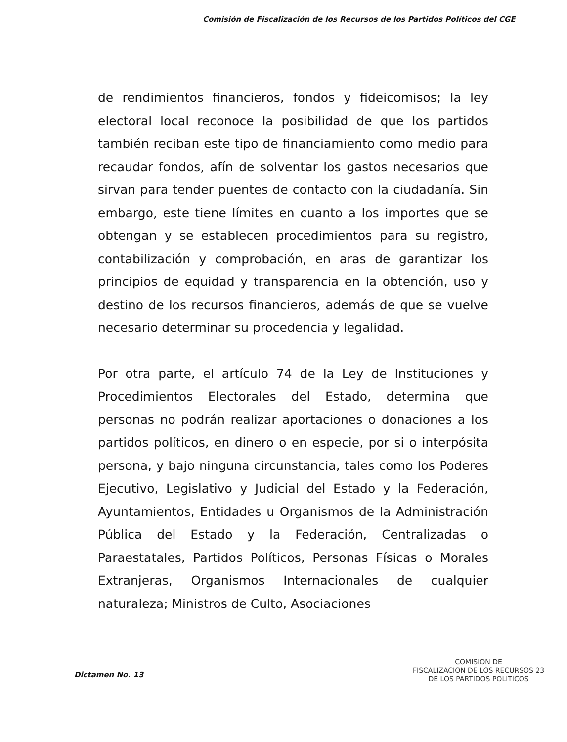Comisión de Fiscalización de los Recursos de los Partidos Políticos del CGE
de rendimientos financieros, fondos y fideicomisos; la ley electoral local reconoce la posibilidad de que los partidos también reciban este tipo de financiamiento como medio para recaudar fondos, afín de solventar los gastos necesarios que sirvan para tender puentes de contacto con la ciudadanía. Sin embargo, este tiene límites en cuanto a los importes que se obtengan y se establecen procedimientos para su registro, contabilización y comprobación, en aras de garantizar los principios de equidad y transparencia en la obtención, uso y destino de los recursos financieros, además de que se vuelve necesario determinar su procedencia y legalidad.
Por otra parte, el artículo 74 de la Ley de Instituciones y Procedimientos Electorales del Estado, determina que personas no podrán realizar aportaciones o donaciones a los partidos políticos, en dinero o en especie, por si o interpósita persona, y bajo ninguna circunstancia, tales como los Poderes Ejecutivo, Legislativo y Judicial del Estado y la Federación, Ayuntamientos, Entidades u Organismos de la Administración Pública del Estado y la Federación, Centralizadas o Paraestatales, Partidos Políticos, Personas Físicas o Morales Extranjeras, Organismos Internacionales de cualquier naturaleza; Ministros de Culto, Asociaciones
Dictamen No. 13
COMISION DE
FISCALIZACION DE LOS RECURSOS 23
DE LOS PARTIDOS POLITICOS